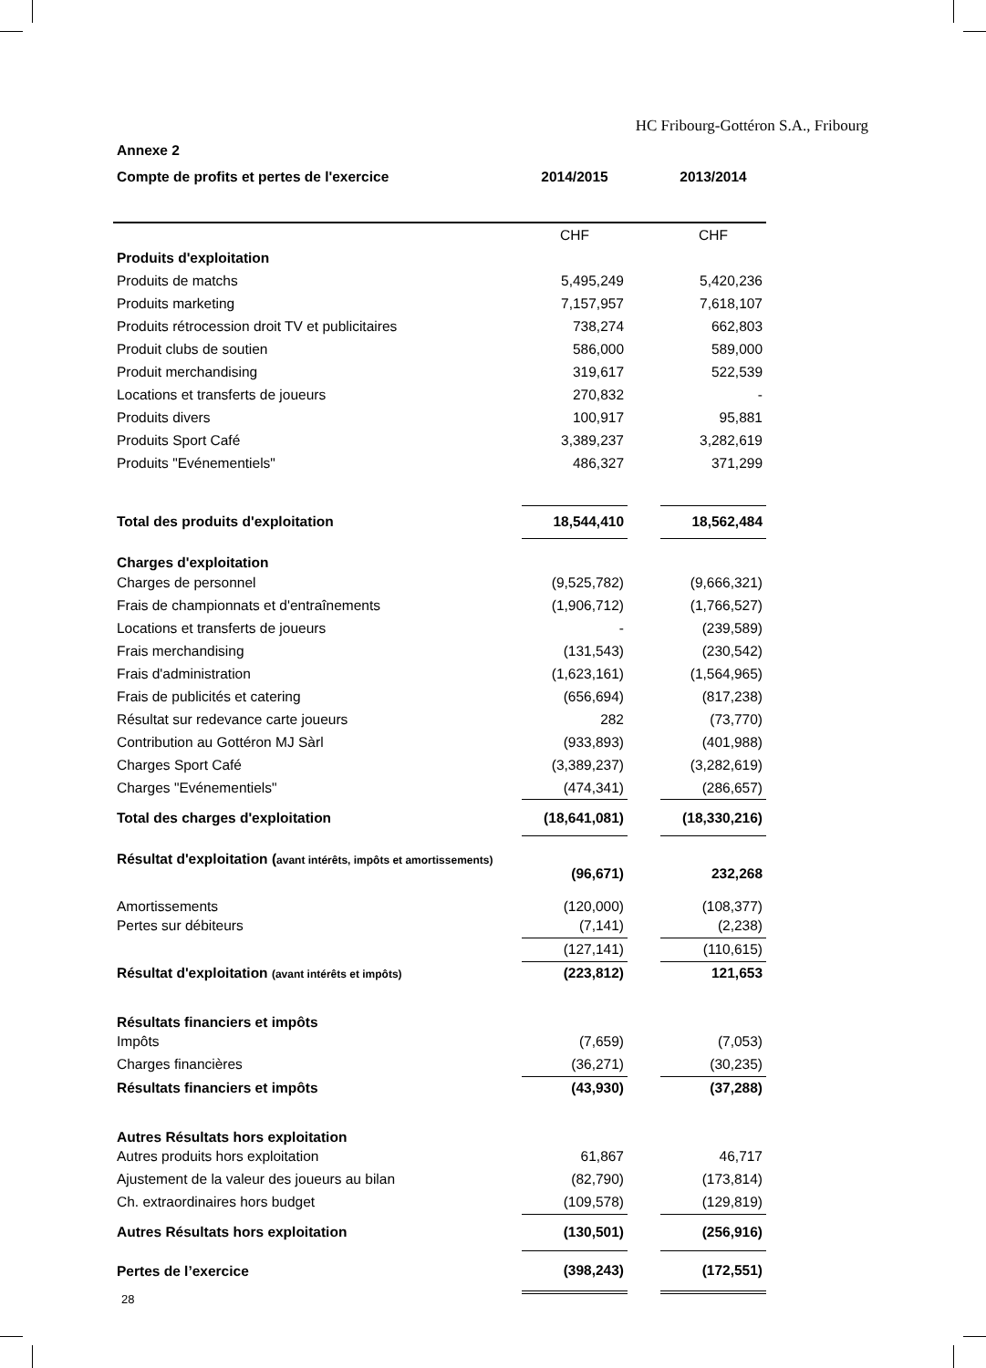HC Fribourg-Gottéron S.A., Fribourg
| Annexe 2 | | | |
| Compte de profits et pertes de l'exercice | 2014/2015 | | 2013/2014 |
| | CHF | | CHF |
| Produits d'exploitation | | | |
| Produits de matchs | 5,495,249 | | 5,420,236 |
| Produits marketing | 7,157,957 | | 7,618,107 |
| Produits rétrocession droit TV et publicitaires | 738,274 | | 662,803 |
| Produit clubs de soutien | 586,000 | | 589,000 |
| Produit merchandising | 319,617 | | 522,539 |
| Locations et transferts de joueurs | 270,832 | | - |
| Produits divers | 100,917 | | 95,881 |
| Produits Sport Café | 3,389,237 | | 3,282,619 |
| Produits "Evénementiels" | 486,327 | | 371,299 |
| Total des produits d'exploitation | 18,544,410 | | 18,562,484 |
| Charges d'exploitation | | | |
| Charges de personnel | (9,525,782) | | (9,666,321) |
| Frais de championnats et d'entraînements | (1,906,712) | | (1,766,527) |
| Locations et transferts de joueurs | - | | (239,589) |
| Frais merchandising | (131,543) | | (230,542) |
| Frais d'administration | (1,623,161) | | (1,564,965) |
| Frais de publicités et catering | (656,694) | | (817,238) |
| Résultat sur redevance carte joueurs | 282 | | (73,770) |
| Contribution au Gottéron MJ Sàrl | (933,893) | | (401,988) |
| Charges Sport Café | (3,389,237) | | (3,282,619) |
| Charges "Evénementiels" | (474,341) | | (286,657) |
| Total des charges d'exploitation | (18,641,081) | | (18,330,216) |
| Résultat d'exploitation ( avant intérêts, impôts et amortissements) | (96,671) | | 232,268 |
| Amortissements | (120,000) | | (108,377) |
| Pertes sur débiteurs | (7,141) | | (2,238) |
| | (127,141) | | (110,615) |
| Résultat d'exploitation (avant intérêts et impôts) | (223,812) | | 121,653 |
| Résultats financiers et impôts | | | |
| Impôts | (7,659) | | (7,053) |
| Charges financières | (36,271) | | (30,235) |
| Résultats financiers et impôts | (43,930) | | (37,288) |
| Autres Résultats hors exploitation | | | |
| Autres produits hors exploitation | 61,867 | | 46,717 |
| Ajustement de la valeur des joueurs au bilan | (82,790) | | (173,814) |
| Ch. extraordinaires hors budget | (109,578) | | (129,819) |
| Autres Résultats hors exploitation | (130,501) | | (256,916) |
| Pertes de l’exercice | (398,243) | | (172,551) |
28